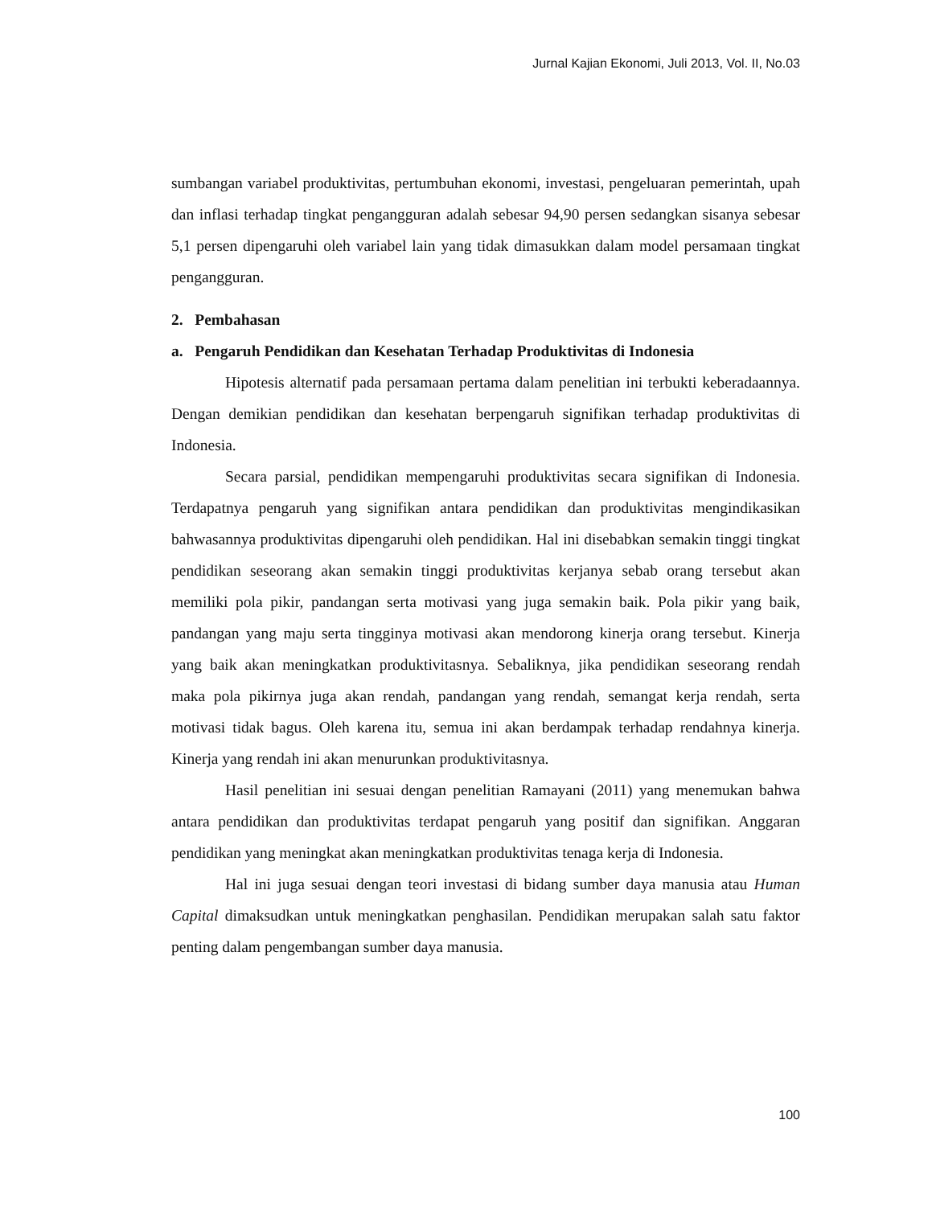Jurnal Kajian Ekonomi, Juli 2013, Vol. II, No.03
sumbangan variabel produktivitas, pertumbuhan ekonomi, investasi, pengeluaran pemerintah, upah dan inflasi terhadap tingkat pengangguran adalah sebesar 94,90 persen sedangkan sisanya sebesar 5,1 persen dipengaruhi oleh variabel lain yang tidak dimasukkan dalam model persamaan tingkat pengangguran.
2. Pembahasan
a. Pengaruh Pendidikan dan Kesehatan Terhadap Produktivitas di Indonesia
Hipotesis alternatif pada persamaan pertama dalam penelitian ini terbukti keberadaannya. Dengan demikian pendidikan dan kesehatan berpengaruh signifikan terhadap produktivitas di Indonesia.
Secara parsial, pendidikan mempengaruhi produktivitas secara signifikan di Indonesia. Terdapatnya pengaruh yang signifikan antara pendidikan dan produktivitas mengindikasikan bahwasannya produktivitas dipengaruhi oleh pendidikan. Hal ini disebabkan semakin tinggi tingkat pendidikan seseorang akan semakin tinggi produktivitas kerjanya sebab orang tersebut akan memiliki pola pikir, pandangan serta motivasi yang juga semakin baik. Pola pikir yang baik, pandangan yang maju serta tingginya motivasi akan mendorong kinerja orang tersebut. Kinerja yang baik akan meningkatkan produktivitasnya. Sebaliknya, jika pendidikan seseorang rendah maka pola pikirnya juga akan rendah, pandangan yang rendah, semangat kerja rendah, serta motivasi tidak bagus. Oleh karena itu, semua ini akan berdampak terhadap rendahnya kinerja. Kinerja yang rendah ini akan menurunkan produktivitasnya.
Hasil penelitian ini sesuai dengan penelitian Ramayani (2011) yang menemukan bahwa antara pendidikan dan produktivitas terdapat pengaruh yang positif dan signifikan. Anggaran pendidikan yang meningkat akan meningkatkan produktivitas tenaga kerja di Indonesia.
Hal ini juga sesuai dengan teori investasi di bidang sumber daya manusia atau Human Capital dimaksudkan untuk meningkatkan penghasilan. Pendidikan merupakan salah satu faktor penting dalam pengembangan sumber daya manusia.
100